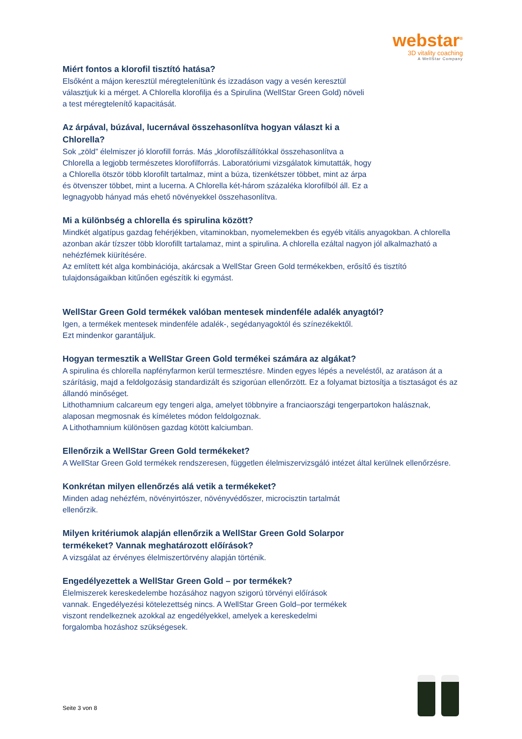webstar<sup>®</sup>
3D vitality coaching
A WellStar Company
Miért fontos a klorofil tisztító hatása?
Elsőként a májon keresztül méregtelenítünk és izzadáson vagy a vesén keresztül választjuk ki a mérget. A Chlorella klorofilja és a Spirulina (WellStar Green Gold) növeli a test méregtelenítő kapacitását.
Az árpával, búzával, lucernával összehasonlítva hogyan választ ki a Chlorella?
Sok „zöld” élelmiszer jó klorofill forrás. Más „klorofilszállítókkal összehasonlítva a Chlorella a legjobb természetes klorofilforrás. Laboratóriumi vizsgálatok kimutatták, hogy a Chlorella ötször több klorofilt tartalmaz, mint a búza, tizenkétszer többet, mint az árpa és ötvenszer többet, mint a lucerna. A Chlorella két-három százaléka klorofilból áll. Ez a legnagyobb hányad más ehető növényekkel összehasonlítva.
Mi a különbség a chlorella és spirulina között?
Mindkét algatípus gazdag fehérjékben, vitaminokban, nyomelemekben és egyéb vitális anyagokban. A chlorella azonban akár tízszer több klorofillt tartalamaz, mint a spirulina. A chlorella ezáltal nagyon jól alkalmazható a nehézfémek kiürítésére.
Az említett két alga kombinációja, akárcsak a WellStar Green Gold termékekben, erősítő és tisztító tulajdonságaikban kitűnően egészítik ki egymást.
WellStar Green Gold termékek valóban mentesek mindenféle adalék anyagtól?
Igen, a termékek mentesek mindenféle adalék-, segédanyagoktól és színezékektől.
Ezt mindenkor garantáljuk.
Hogyan termesztik a WellStar Green Gold termékei számára az algákat?
A spirulina és chlorella napfényfarmon kerül termesztésre. Minden egyes lépés a neveléstől, az aratáson át a szárításig, majd a feldolgozásig standardizált és szigorúan ellenőrzött. Ez a folyamat biztosítja a tisztaságot és az állandó minőséget.
Lithothamnium calcareum egy tengeri alga, amelyet többnyire a franciaországi tengerpartokon halásznak, alaposan megmosnak és kíméletes módon feldolgoznak.
A Lithothamnium különösen gazdag kötött kalciumban.
Ellenőrzik a WellStar Green Gold termékeket?
A WellStar Green Gold termékek rendszeresen, független élelmiszervizsgáló intézet által kerülnek ellenőrzésre.
Konkrétan milyen ellenőrzés alá vetik a termékeket?
Minden adag nehézfém, növényirtószer, növényvédőszer, microcisztin tartalmát ellenőrzik.
Milyen kritériumok alapján ellenőrzik a WellStar Green Gold Solarpor termékeket? Vannak meghatározott előírások?
A vizsgálat az érvényes élelmiszertörvény alapján történik.
Engedélyezettek a WellStar Green Gold – por termékek?
Élelmiszerek kereskedelembe hozásához nagyon szigorú törvényi előírások vannak. Engedélyezési kötelezettség nincs. A WellStar Green Gold–por termékek viszont rendelkeznek azokkal az engedélyekkel, amelyek a kereskedelmi forgalomba hozáshoz szükségesek.
Seite 3 von 8